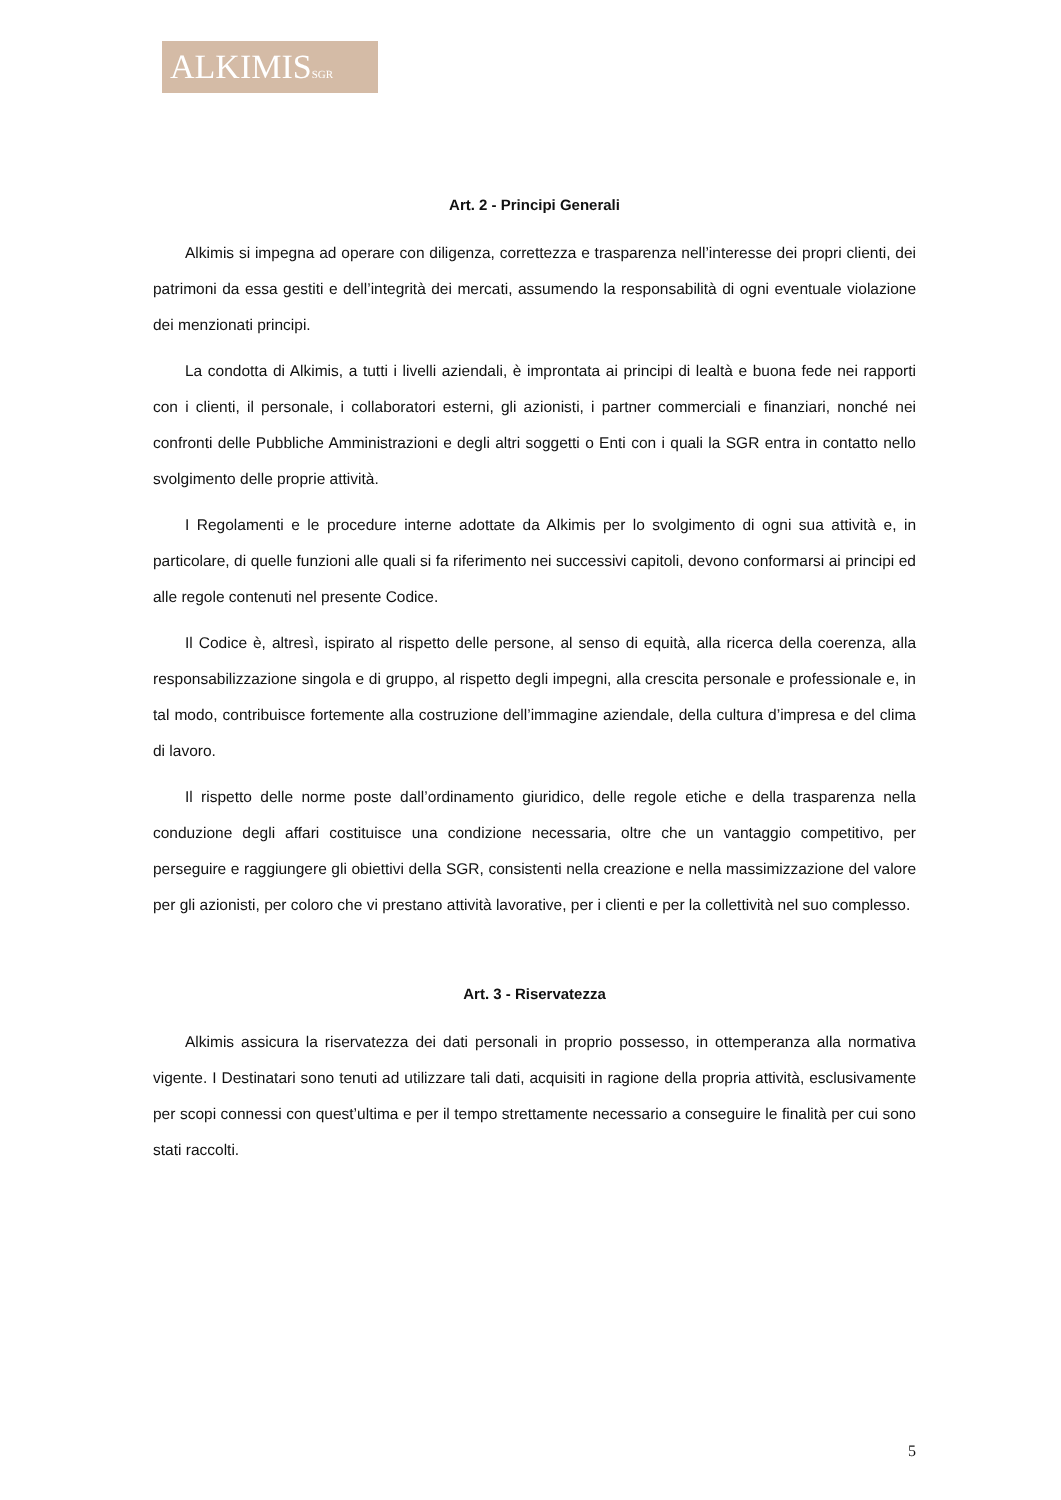ALKIMISSGR
Art. 2 - Principi Generali
Alkimis si impegna ad operare con diligenza, correttezza e trasparenza nell’interesse dei propri clienti, dei patrimoni da essa gestiti e dell’integrità dei mercati, assumendo la responsabilità di ogni eventuale violazione dei menzionati principi.
La condotta di Alkimis, a tutti i livelli aziendali, è improntata ai principi di lealtà e buona fede nei rapporti con i clienti, il personale, i collaboratori esterni, gli azionisti, i partner commerciali e finanziari, nonché nei confronti delle Pubbliche Amministrazioni e degli altri soggetti o Enti con i quali la SGR entra in contatto nello svolgimento delle proprie attività.
I Regolamenti e le procedure interne adottate da Alkimis per lo svolgimento di ogni sua attività e, in particolare, di quelle funzioni alle quali si fa riferimento nei successivi capitoli, devono conformarsi ai principi ed alle regole contenuti nel presente Codice.
Il Codice è, altresì, ispirato al rispetto delle persone, al senso di equità, alla ricerca della coerenza, alla responsabilizzazione singola e di gruppo, al rispetto degli impegni, alla crescita personale e professionale e, in tal modo, contribuisce fortemente alla costruzione dell’immagine aziendale, della cultura d’impresa e del clima di lavoro.
Il rispetto delle norme poste dall’ordinamento giuridico, delle regole etiche e della trasparenza nella conduzione degli affari costituisce una condizione necessaria, oltre che un vantaggio competitivo, per perseguire e raggiungere gli obiettivi della SGR, consistenti nella creazione e nella massimizzazione del valore per gli azionisti, per coloro che vi prestano attività lavorative, per i clienti e per la collettività nel suo complesso.
Art. 3 - Riservatezza
Alkimis assicura la riservatezza dei dati personali in proprio possesso, in ottemperanza alla normativa vigente. I Destinatari sono tenuti ad utilizzare tali dati, acquisiti in ragione della propria attività, esclusivamente per scopi connessi con quest’ultima e per il tempo strettamente necessario a conseguire le finalità per cui sono stati raccolti.
5